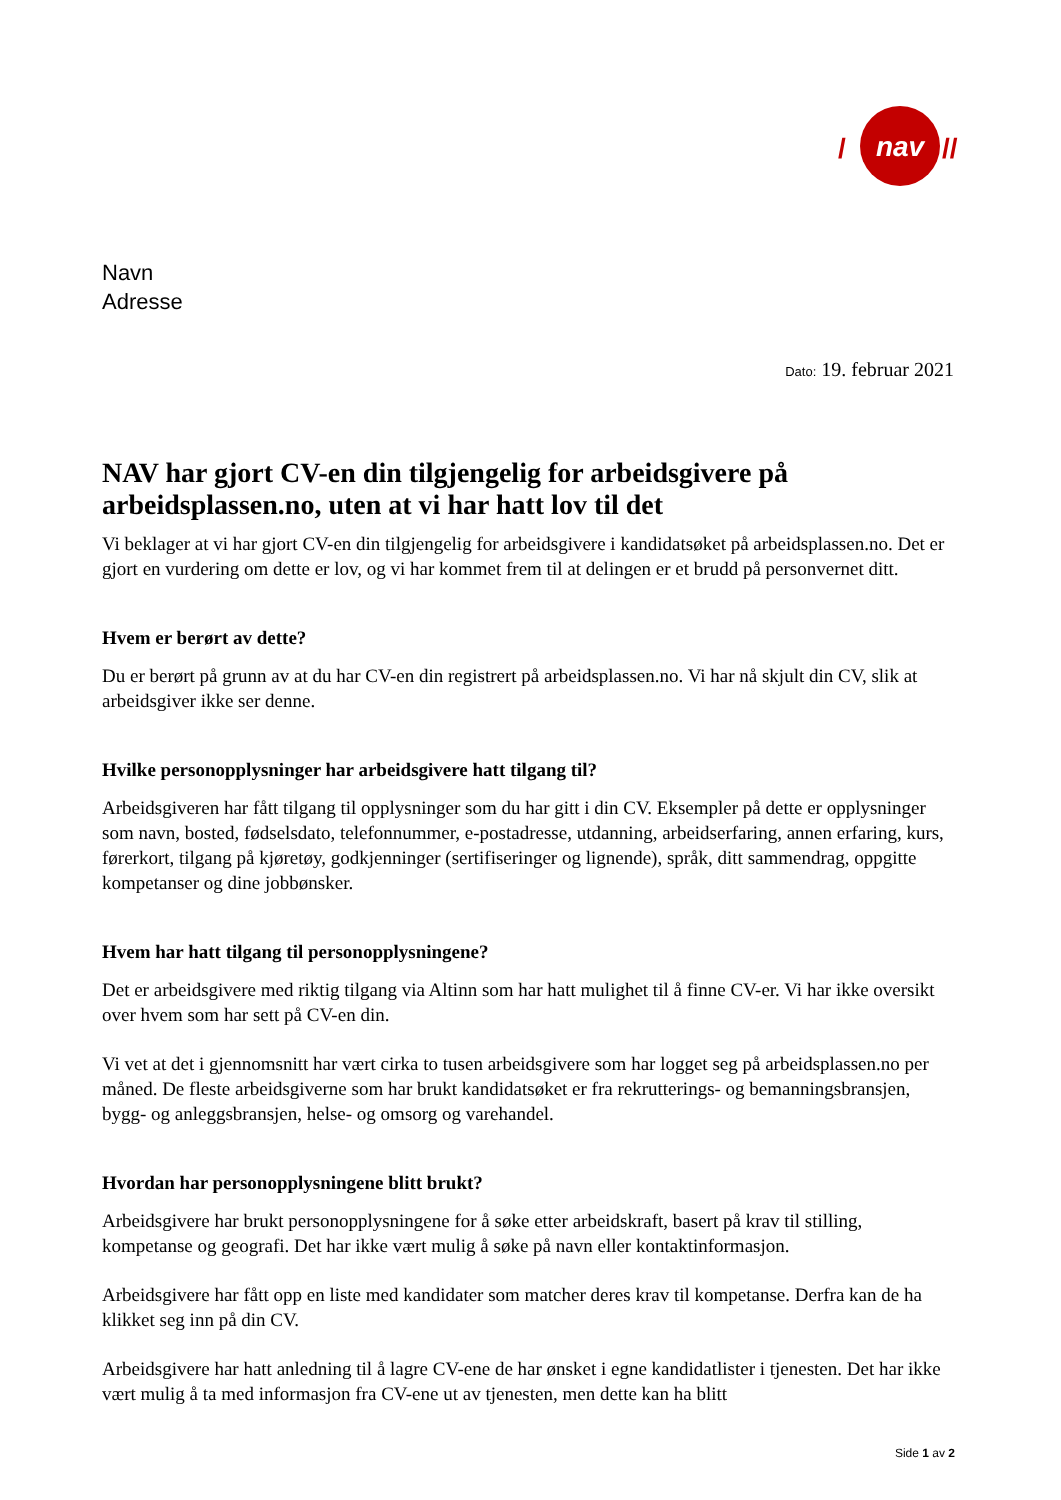nav
/
//
Navn
Adresse
Dato: 19. februar 2021
NAV har gjort CV-en din tilgjengelig for arbeidsgivere på arbeidsplassen.no, uten at vi har hatt lov til det
Vi beklager at vi har gjort CV-en din tilgjengelig for arbeidsgivere i kandidatsøket på arbeidsplassen.no. Det er gjort en vurdering om dette er lov, og vi har kommet frem til at delingen er et brudd på personvernet ditt.
Hvem er berørt av dette?
Du er berørt på grunn av at du har CV-en din registrert på arbeidsplassen.no. Vi har nå skjult din CV, slik at arbeidsgiver ikke ser denne.
Hvilke personopplysninger har arbeidsgivere hatt tilgang til?
Arbeidsgiveren har fått tilgang til opplysninger som du har gitt i din CV. Eksempler på dette er opplysninger som navn, bosted, fødselsdato, telefonnummer, e-postadresse, utdanning, arbeidserfaring, annen erfaring, kurs, førerkort, tilgang på kjøretøy, godkjenninger (sertifiseringer og lignende), språk, ditt sammendrag, oppgitte kompetanser og dine jobbønsker.
Hvem har hatt tilgang til personopplysningene?
Det er arbeidsgivere med riktig tilgang via Altinn som har hatt mulighet til å finne CV-er. Vi har ikke oversikt over hvem som har sett på CV-en din.
Vi vet at det i gjennomsnitt har vært cirka to tusen arbeidsgivere som har logget seg på arbeidsplassen.no per måned. De fleste arbeidsgiverne som har brukt kandidatsøket er fra rekrutterings- og bemanningsbransjen, bygg- og anleggsbransjen, helse- og omsorg og varehandel.
Hvordan har personopplysningene blitt brukt?
Arbeidsgivere har brukt personopplysningene for å søke etter arbeidskraft, basert på krav til stilling, kompetanse og geografi. Det har ikke vært mulig å søke på navn eller kontaktinformasjon.
Arbeidsgivere har fått opp en liste med kandidater som matcher deres krav til kompetanse. Derfra kan de ha klikket seg inn på din CV.
Arbeidsgivere har hatt anledning til å lagre CV-ene de har ønsket i egne kandidatlister i tjenesten. Det har ikke vært mulig å ta med informasjon fra CV-ene ut av tjenesten, men dette kan ha blitt
Side 1 av 2